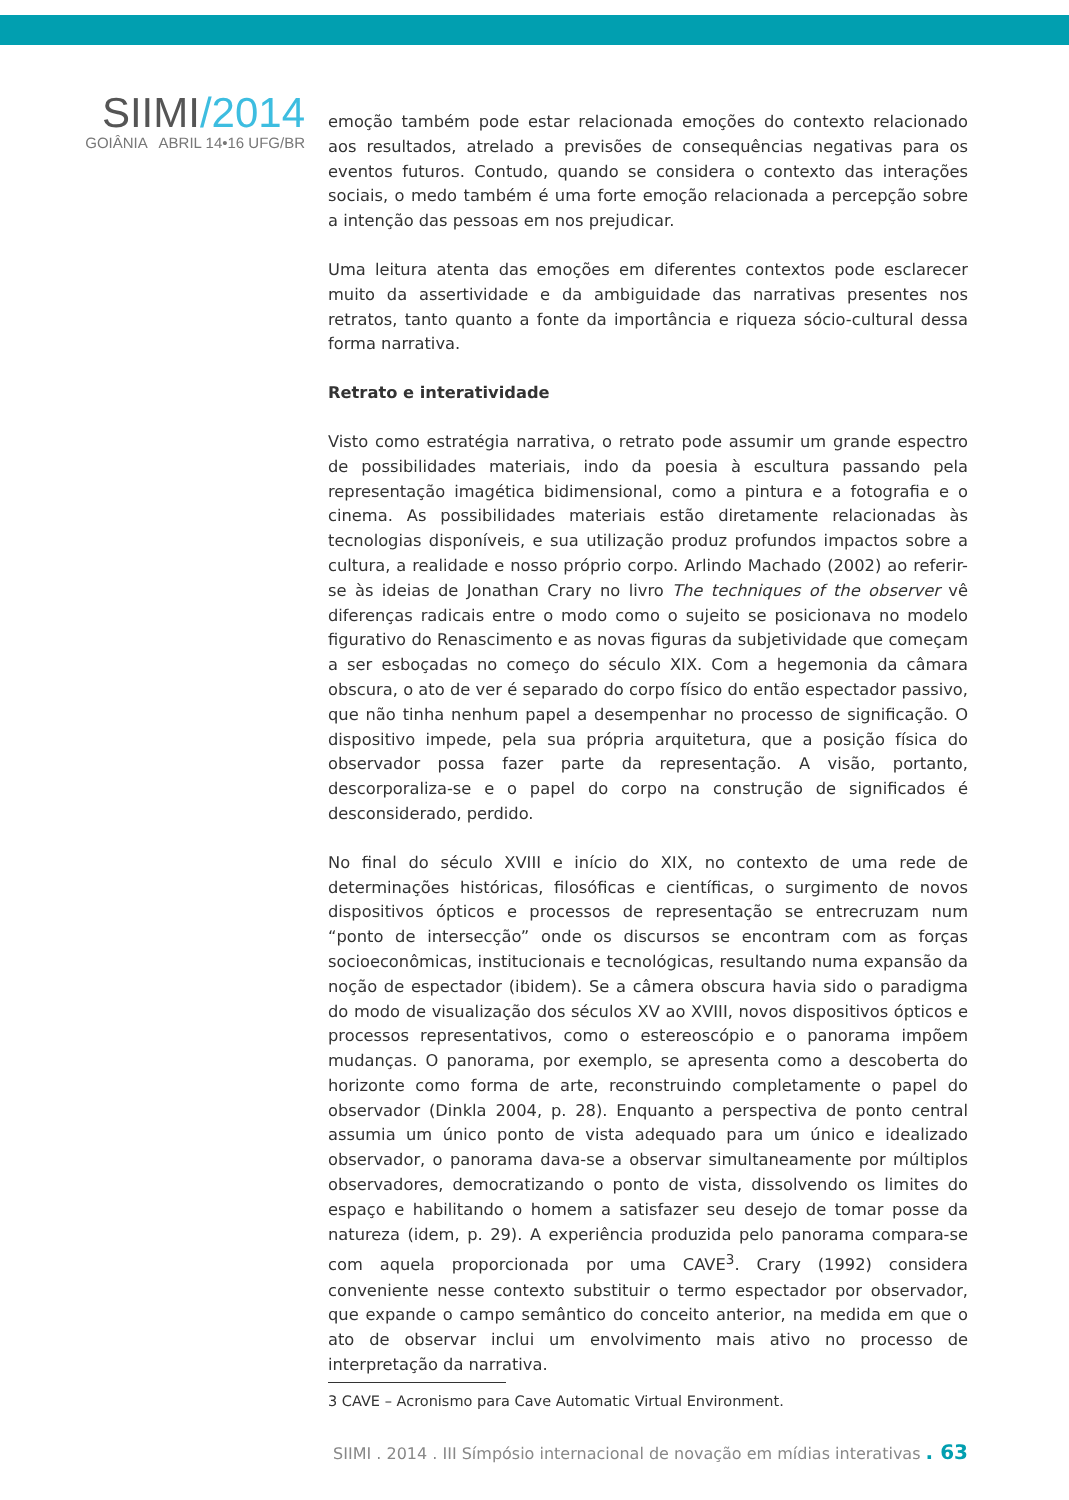SIIMI/2014
GOIÂNIA ABRIL 14•16 UFG/BR
emoção também pode estar relacionada emoções do contexto relacionado aos resultados, atrelado a previsões de consequências negativas para os eventos futuros. Contudo, quando se considera o contexto das interações sociais, o medo também é uma forte emoção relacionada a percepção sobre a intenção das pessoas em nos prejudicar.
Uma leitura atenta das emoções em diferentes contextos pode esclarecer muito da assertividade e da ambiguidade das narrativas presentes nos retratos, tanto quanto a fonte da importância e riqueza sócio-cultural dessa forma narrativa.
Retrato e interatividade
Visto como estratégia narrativa, o retrato pode assumir um grande espectro de possibilidades materiais, indo da poesia à escultura passando pela representação imagética bidimensional, como a pintura e a fotografia e o cinema. As possibilidades materiais estão diretamente relacionadas às tecnologias disponíveis, e sua utilização produz profundos impactos sobre a cultura, a realidade e nosso próprio corpo. Arlindo Machado (2002) ao referir-se às ideias de Jonathan Crary no livro The techniques of the observer vê diferenças radicais entre o modo como o sujeito se posicionava no modelo figurativo do Renascimento e as novas figuras da subjetividade que começam a ser esboçadas no começo do século XIX. Com a hegemonia da câmara obscura, o ato de ver é separado do corpo físico do então espectador passivo, que não tinha nenhum papel a desempenhar no processo de significação. O dispositivo impede, pela sua própria arquitetura, que a posição física do observador possa fazer parte da representação. A visão, portanto, descorporaliza-se e o papel do corpo na construção de significados é desconsiderado, perdido.
No final do século XVIII e início do XIX, no contexto de uma rede de determinações históricas, filosóficas e científicas, o surgimento de novos dispositivos ópticos e processos de representação se entrecruzam num “ponto de intersecção” onde os discursos se encontram com as forças socioeconômicas, institucionais e tecnológicas, resultando numa expansão da noção de espectador (ibidem). Se a câmera obscura havia sido o paradigma do modo de visualização dos séculos XV ao XVIII, novos dispositivos ópticos e processos representativos, como o estereoscópio e o panorama impõem mudanças. O panorama, por exemplo, se apresenta como a descoberta do horizonte como forma de arte, reconstruindo completamente o papel do observador (Dinkla 2004, p. 28). Enquanto a perspectiva de ponto central assumia um único ponto de vista adequado para um único e idealizado observador, o panorama dava-se a observar simultaneamente por múltiplos observadores, democratizando o ponto de vista, dissolvendo os limites do espaço e habilitando o homem a satisfazer seu desejo de tomar posse da natureza (idem, p. 29). A experiência produzida pelo panorama compara-se com aquela proporcionada por uma CAVE<sup>3</sup>. Crary (1992) considera conveniente nesse contexto substituir o termo espectador por observador, que expande o campo semântico do conceito anterior, na medida em que o ato de observar inclui um envolvimento mais ativo no processo de interpretação da narrativa.
3 CAVE – Acronismo para Cave Automatic Virtual Environment.
SIIMI . 2014 . III Símpósio internacional de novação em mídias interativas . 63